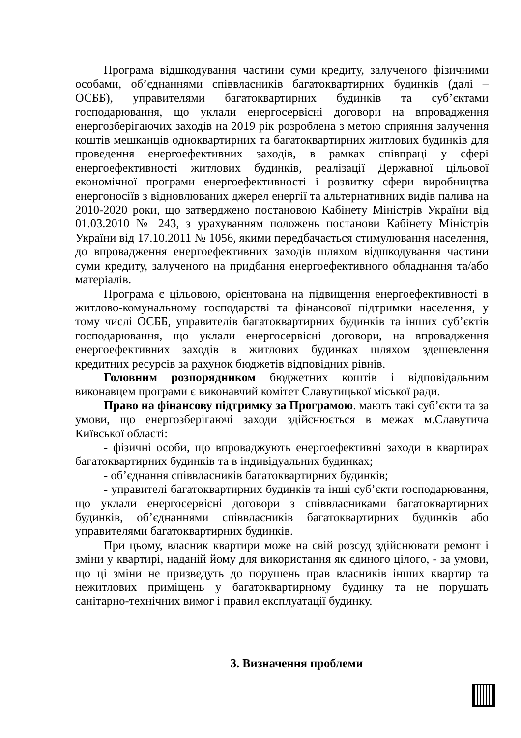Програма відшкодування частини суми кредиту, залученого фізичними особами, об’єднаннями співвласників багатоквартирних будинків (далі – ОСББ), управителями багатоквартирних будинків та суб’єктами господарювання, що уклали енергосервісні договори на впровадження енергозберігаючих заходів на 2019 рік розроблена з метою сприяння залучення коштів мешканців одноквартирних та багатоквартирних житлових будинків для проведення енергоефективних заходів, в рамках співпраці у сфері енергоефективності житлових будинків, реалізації Державної цільової економічної програми енергоефективності і розвитку сфери виробництва енергоносіїв з відновлюваних джерел енергії та альтернативних видів палива на 2010-2020 роки, що затверджено постановою Кабінету Міністрів України від 01.03.2010 № 243, з урахуванням положень постанови Кабінету Міністрів України від 17.10.2011 № 1056, якими передбачається стимулювання населення, до впровадження енергоефективних заходів шляхом відшкодування частини суми кредиту, залученого на придбання енергоефективного обладнання та/або матеріалів.
Програма є цільовою, орієнтована на підвищення енергоефективності в житлово-комунальному господарстві та фінансової підтримки населення, у тому числі ОСББ, управителів багатоквартирних будинків та інших суб’єктів господарювання, що уклали енергосервісні договори, на впровадження енергоефективних заходів в житлових будинках шляхом здешевлення кредитних ресурсів за рахунок бюджетів відповідних рівнів.
Головним розпорядником бюджетних коштів і відповідальним виконавцем програми є виконавчий комітет Славутицької міської ради.
Право на фінансову підтримку за Програмою. мають такі суб’єкти та за умови, що енергозберігаючі заходи здійснюється в межах м.Славутича Київської області:
- фізичні особи, що впроваджують енергоефективні заходи в квартирах багатоквартирних будинків та в індивідуальних будинках;
- об’єднання співвласників багатоквартирних будинків;
- управителі багатоквартирних будинків та інші суб’єкти господарювання, що уклали енергосервісні договори з співвласниками багатоквартирних будинків, об’єднаннями співвласників багатоквартирних будинків або управителями багатоквартирних будинків.
При цьому, власник квартири може на свій розсуд здійснювати ремонт і зміни у квартирі, наданій йому для використання як єдиного цілого, - за умови, що ці зміни не призведуть до порушень прав власників інших квартир та нежитлових приміщень у багатоквартирному будинку та не порушать санітарно-технічних вимог і правил експлуатації будинку.
3. Визначення проблеми